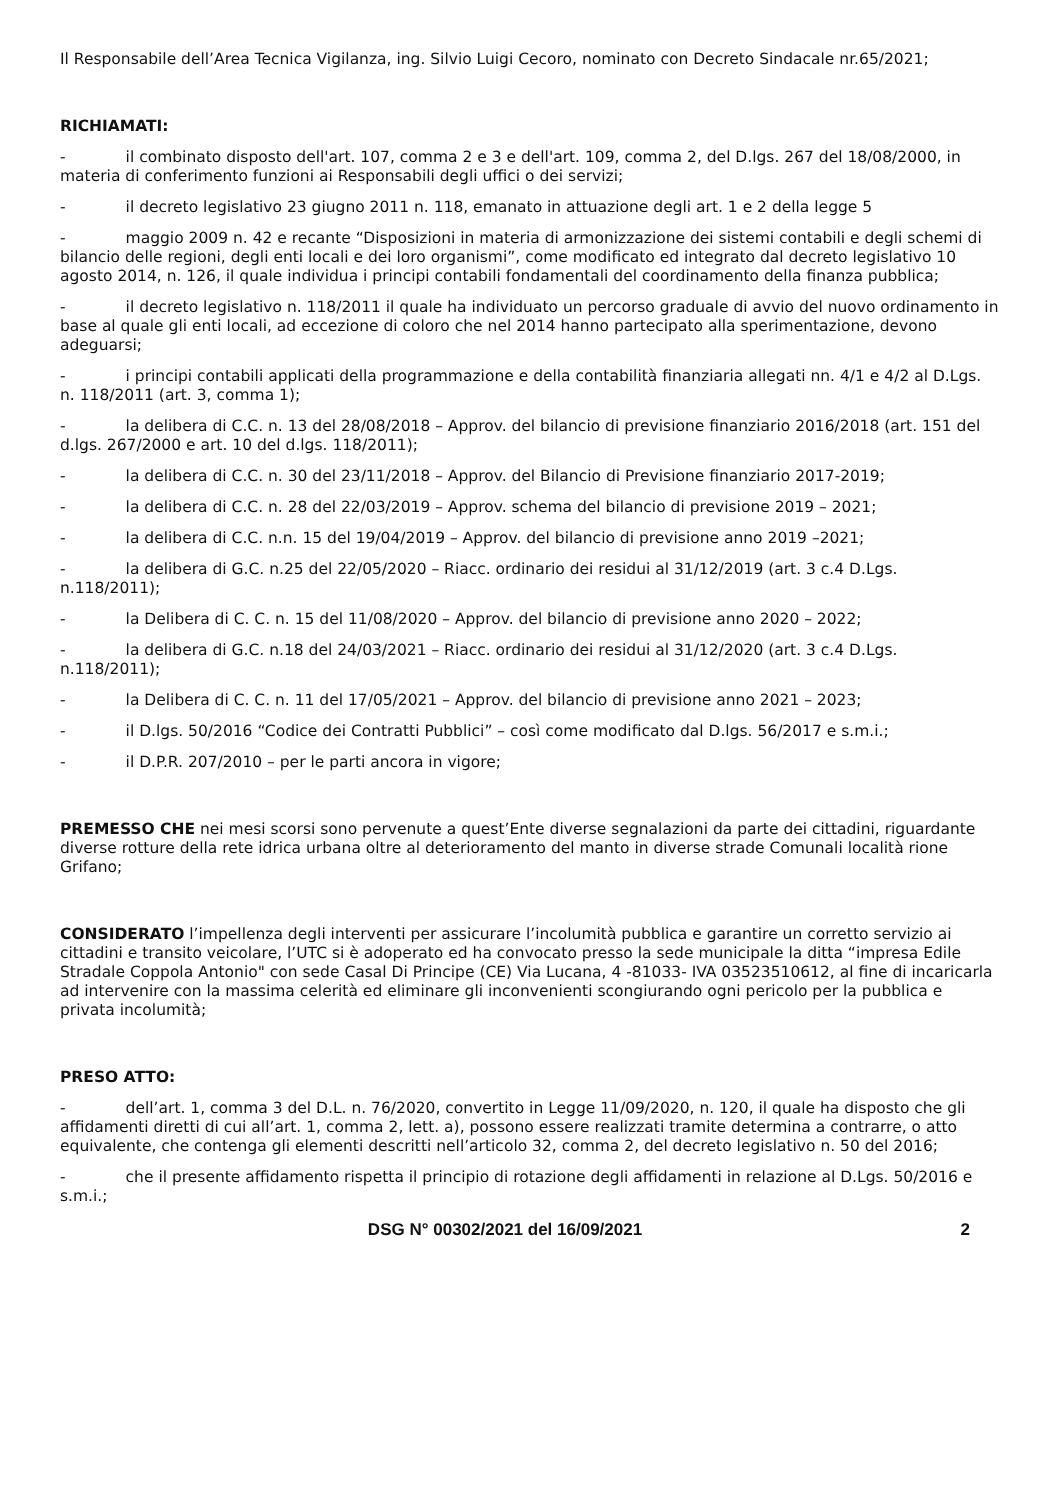Il Responsabile dell’Area Tecnica Vigilanza, ing. Silvio Luigi Cecoro, nominato con Decreto Sindacale nr.65/2021;
RICHIAMATI:
- il combinato disposto dell'art. 107, comma 2 e 3 e dell'art. 109, comma 2, del D.lgs. 267 del 18/08/2000, in materia di conferimento funzioni ai Responsabili degli uffici o dei servizi;
- il decreto legislativo 23 giugno 2011 n. 118, emanato in attuazione degli art. 1 e 2 della legge 5
- maggio 2009 n. 42 e recante “Disposizioni in materia di armonizzazione dei sistemi contabili e degli schemi di bilancio delle regioni, degli enti locali e dei loro organismi”, come modificato ed integrato dal decreto legislativo 10 agosto 2014, n. 126, il quale individua i principi contabili fondamentali del coordinamento della finanza pubblica;
- il decreto legislativo n. 118/2011 il quale ha individuato un percorso graduale di avvio del nuovo ordinamento in base al quale gli enti locali, ad eccezione di coloro che nel 2014 hanno partecipato alla sperimentazione, devono adeguarsi;
- i principi contabili applicati della programmazione e della contabilità finanziaria allegati nn. 4/1 e 4/2 al D.Lgs. n. 118/2011 (art. 3, comma 1);
- la delibera di C.C. n. 13 del 28/08/2018 – Approv. del bilancio di previsione finanziario 2016/2018 (art. 151 del d.lgs. 267/2000 e art. 10 del d.lgs. 118/2011);
- la delibera di C.C. n. 30 del 23/11/2018 – Approv. del Bilancio di Previsione finanziario 2017-2019;
- la delibera di C.C. n. 28 del 22/03/2019 – Approv. schema del bilancio di previsione 2019 – 2021;
- la delibera di C.C. n.n. 15 del 19/04/2019 – Approv. del bilancio di previsione anno 2019 –2021;
- la delibera di G.C. n.25 del 22/05/2020 – Riacc. ordinario dei residui al 31/12/2019 (art. 3 c.4 D.Lgs. n.118/2011);
- la Delibera di C. C. n. 15 del 11/08/2020 – Approv. del bilancio di previsione anno 2020 – 2022;
- la delibera di G.C. n.18 del 24/03/2021 – Riacc. ordinario dei residui al 31/12/2020 (art. 3 c.4 D.Lgs. n.118/2011);
- la Delibera di C. C. n. 11 del 17/05/2021 – Approv. del bilancio di previsione anno 2021 – 2023;
- il D.lgs. 50/2016 “Codice dei Contratti Pubblici” – così come modificato dal D.lgs. 56/2017 e s.m.i.;
- il D.P.R. 207/2010 – per le parti ancora in vigore;
PREMESSO CHE nei mesi scorsi sono pervenute a quest’Ente diverse segnalazioni da parte dei cittadini, riguardante diverse rotture della rete idrica urbana oltre al deterioramento del manto in diverse strade Comunali località rione Grifano;
CONSIDERATO l’impellenza degli interventi per assicurare l’incolumità pubblica e garantire un corretto servizio ai cittadini e transito veicolare, l’UTC si è adoperato ed ha convocato presso la sede municipale la ditta “impresa Edile Stradale Coppola Antonio" con sede Casal Di Principe (CE) Via Lucana, 4 -81033- IVA 03523510612, al fine di incaricarla ad intervenire con la massima celerità ed eliminare gli inconvenienti scongiurando ogni pericolo per la pubblica e privata incolumità;
PRESO ATTO:
- dell’art. 1, comma 3 del D.L. n. 76/2020, convertito in Legge 11/09/2020, n. 120, il quale ha disposto che gli affidamenti diretti di cui all’art. 1, comma 2, lett. a), possono essere realizzati tramite determina a contrarre, o atto equivalente, che contenga gli elementi descritti nell’articolo 32, comma 2, del decreto legislativo n. 50 del 2016;
- che il presente affidamento rispetta il principio di rotazione degli affidamenti in relazione al D.Lgs. 50/2016 e s.m.i.;
DSG N° 00302/2021 del 16/09/2021
2